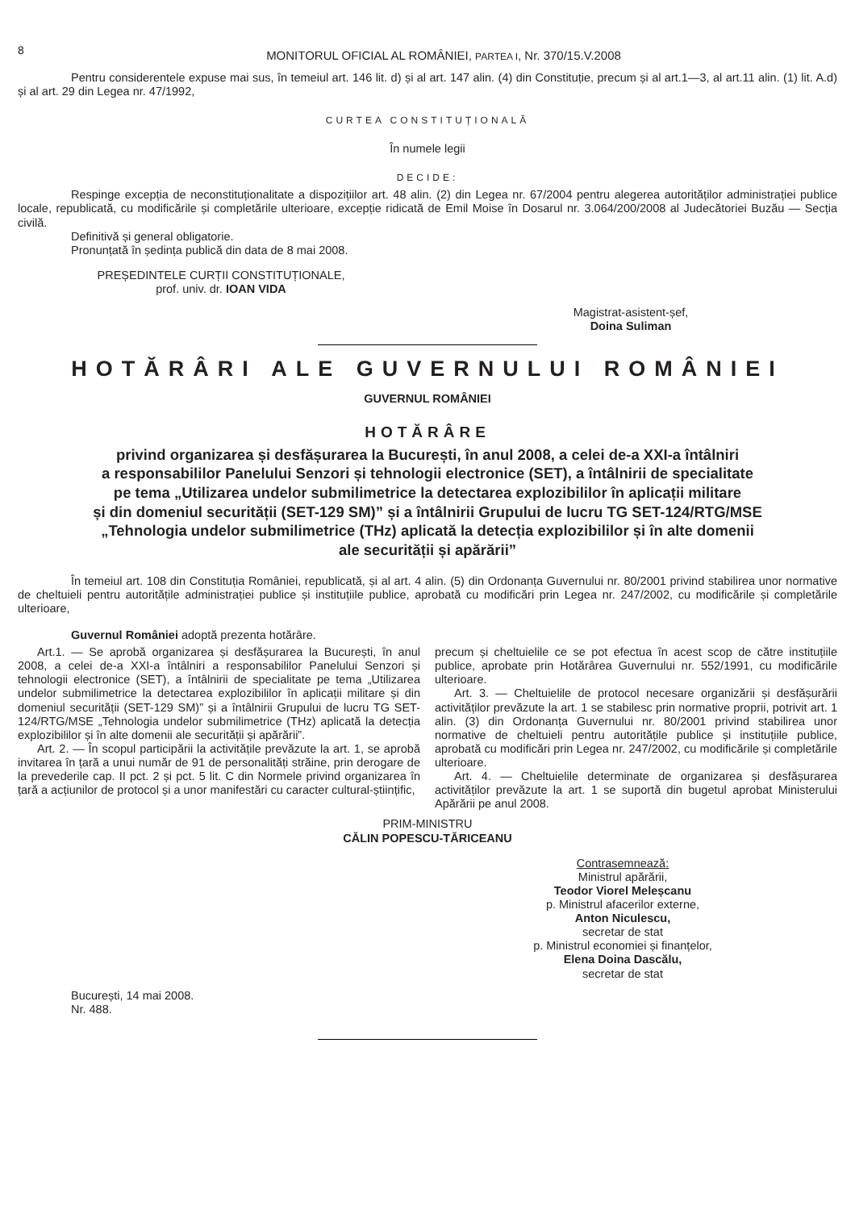8
MONITORUL OFICIAL AL ROMÂNIEI, PARTEA I, Nr. 370/15.V.2008
Pentru considerentele expuse mai sus, în temeiul art. 146 lit. d) și al art. 147 alin. (4) din Constituție, precum și al art.1—3, al art.11 alin. (1) lit. A.d) și al art. 29 din Legea nr. 47/1992,
CURTEA CONSTITUȚIONALĂ
În numele legii
DECIDE:
Respinge excepția de neconstituționalitate a dispozițiilor art. 48 alin. (2) din Legea nr. 67/2004 pentru alegerea autorităților administrației publice locale, republicată, cu modificările și completările ulterioare, excepție ridicată de Emil Moise în Dosarul nr. 3.064/200/2008 al Judecătoriei Buzău — Secția civilă.
Definitivă și general obligatorie.
Pronunțată în ședința publică din data de 8 mai 2008.
PREȘEDINTELE CURȚII CONSTITUȚIONALE,
prof. univ. dr. IOAN VIDA
Magistrat-asistent-șef,
Doina Suliman
HOTĂRÂRI ALE GUVERNULUI ROMÂNIEI
GUVERNUL ROMÂNIEI
HOTĂRÂRE
privind organizarea și desfășurarea la București, în anul 2008, a celei de-a XXI-a întâlniri
a responsabililor Panelului Senzori și tehnologii electronice (SET), a întâlnirii de specialitate
pe tema „Utilizarea undelor submilimetrice la detectarea explozibililor în aplicații militare
și din domeniul securității (SET-129 SM)” și a întâlnirii Grupului de lucru TG SET-124/RTG/MSE
„Tehnologia undelor submilimetrice (THz) aplicată la detecția explozibililor și în alte domenii
ale securității și apărării”
În temeiul art. 108 din Constituția României, republicată, și al art. 4 alin. (5) din Ordonanța Guvernului nr. 80/2001 privind stabilirea unor normative de cheltuieli pentru autoritățile administrației publice și instituțiile publice, aprobată cu modificări prin Legea nr. 247/2002, cu modificările și completările ulterioare,
Guvernul României adoptă prezenta hotărâre.
Art.1. — Se aprobă organizarea și desfășurarea la București, în anul 2008, a celei de-a XXI-a întâlniri a responsabililor Panelului Senzori și tehnologii electronice (SET), a întâlnirii de specialitate pe tema „Utilizarea undelor submilimetrice la detectarea explozibililor în aplicații militare și din domeniul securității (SET-129 SM)” și a întâlnirii Grupului de lucru TG SET-124/RTG/MSE „Tehnologia undelor submilimetrice (THz) aplicată la detecția explozibililor și în alte domenii ale securității și apărării”.
Art. 2. — În scopul participării la activitățile prevăzute la art. 1, se aprobă invitarea în țară a unui număr de 91 de personalități străine, prin derogare de la prevederile cap. II pct. 2 și pct. 5 lit. C din Normele privind organizarea în țară a acțiunilor de protocol și a unor manifestări cu caracter cultural-științific,
precum și cheltuielile ce se pot efectua în acest scop de către instituțiile publice, aprobate prin Hotărârea Guvernului nr. 552/1991, cu modificările ulterioare.
Art. 3. — Cheltuielile de protocol necesare organizării și desfășurării activităților prevăzute la art. 1 se stabilesc prin normative proprii, potrivit art. 1 alin. (3) din Ordonanța Guvernului nr. 80/2001 privind stabilirea unor normative de cheltuieli pentru autoritățile publice și instituțiile publice, aprobată cu modificări prin Legea nr. 247/2002, cu modificările și completările ulterioare.
Art. 4. — Cheltuielile determinate de organizarea și desfășurarea activităților prevăzute la art. 1 se suportă din bugetul aprobat Ministerului Apărării pe anul 2008.
PRIM-MINISTRU
CĂLIN POPESCU-TĂRICEANU
Contrasemnează:
Ministrul apărării,
Teodor Viorel Meleșcanu
p. Ministrul afacerilor externe,
Anton Niculescu,
secretar de stat
p. Ministrul economiei și finanțelor,
Elena Doina Dascălu,
secretar de stat
București, 14 mai 2008.
Nr. 488.